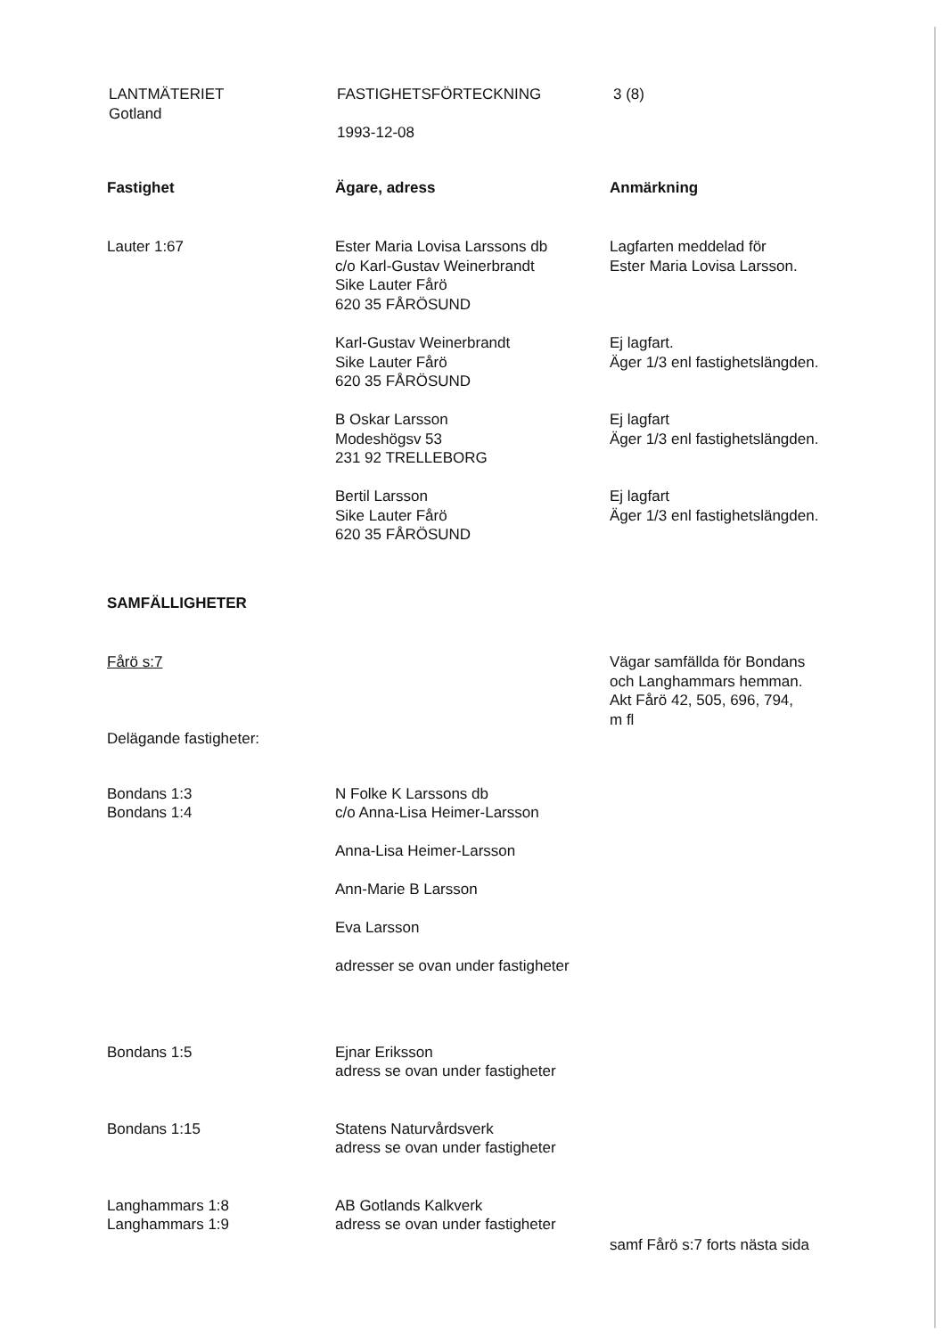LANTMÄTERIET
Gotland
FASTIGHETSFÖRTECKNING
1993-12-08
3 (8)
| Fastighet | Ägare, adress | Anmärkning |
| --- | --- | --- |
| Lauter 1:67 | Ester Maria Lovisa Larssons db c/o Karl-Gustav Weinerbrandt Sike Lauter Fårö 620 35 FÅRÖSUND | Lagfarten meddelad för Ester Maria Lovisa Larsson. |
| | Karl-Gustav Weinerbrandt Sike Lauter Fårö 620 35 FÅRÖSUND | Ej lagfart. Äger 1/3 enl fastighetslängden. |
| | B Oskar Larsson Modeshögsv 53 231 92 TRELLEBORG | Ej lagfart Äger 1/3 enl fastighetslängden. |
| | Bertil Larsson Sike Lauter Fårö 620 35 FÅRÖSUND | Ej lagfart Äger 1/3 enl fastighetslängden. |
| SAMFÄLLIGHETER | | |
| Fårö s:7 Delägande fastigheter: | | Vägar samfällda för Bondans och Langhammars hemman. Akt Fårö 42, 505, 696, 794, m fl |
| Bondans 1:3 Bondans 1:4 | N Folke K Larssons db c/o Anna-Lisa Heimer-Larsson Anna-Lisa Heimer-Larsson Ann-Marie B Larsson Eva Larsson adresser se ovan under fastigheter | |
| Bondans 1:5 | Ejnar Eriksson adress se ovan under fastigheter | |
| Bondans 1:15 | Statens Naturvårdsverk adress se ovan under fastigheter | |
| Langhammars 1:8 Langhammars 1:9 | AB Gotlands Kalkverk adress se ovan under fastigheter | samf Fårö s:7 forts nästa sida |